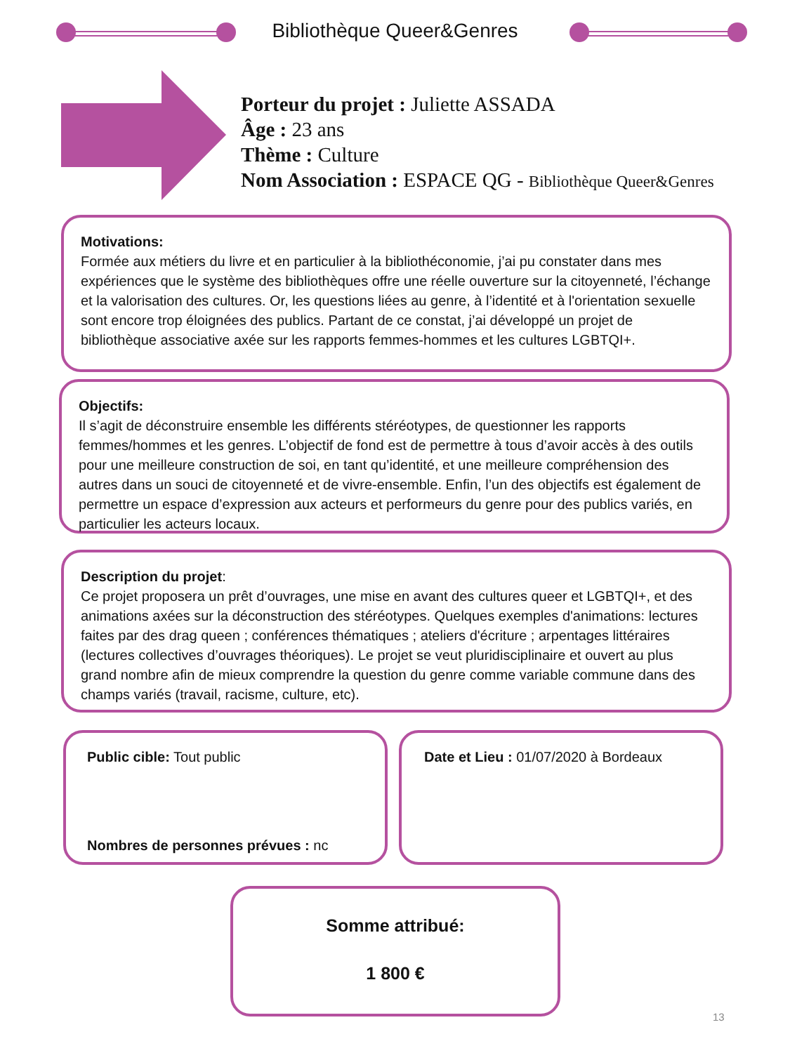Bibliothèque Queer&Genres
Porteur du projet : Juliette ASSADA
Âge : 23 ans
Thème : Culture
Nom Association : ESPACE QG - Bibliothèque Queer&Genres
Motivations:
Formée aux métiers du livre et en particulier à la bibliothéconomie, j’ai pu constater dans mes expériences que le système des bibliothèques offre une réelle ouverture sur la citoyenneté, l’échange et la valorisation des cultures. Or, les questions liées au genre, à l’identité et à l'orientation sexuelle sont encore trop éloignées des publics. Partant de ce constat, j’ai développé un projet de bibliothèque associative axée sur les rapports femmes-hommes et les cultures LGBTQI+.
Objectifs:
Il s’agit de déconstruire ensemble les différents stéréotypes, de questionner les rapports femmes/hommes et les genres. L’objectif de fond est de permettre à tous d’avoir accès à des outils pour une meilleure construction de soi, en tant qu’identité, et une meilleure compréhension des autres dans un souci de citoyenneté et de vivre-ensemble. Enfin, l’un des objectifs est également de permettre un espace d’expression aux acteurs et performeurs du genre pour des publics variés, en particulier les acteurs locaux.
Description du projet:
Ce projet proposera un prêt d’ouvrages, une mise en avant des cultures queer et LGBTQI+, et des animations axées sur la déconstruction des stéréotypes. Quelques exemples d'animations: lectures faites par des drag queen ; conférences thématiques ; ateliers d'écriture ; arpentages littéraires (lectures collectives d’ouvrages théoriques). Le projet se veut pluridisciplinaire et ouvert au plus grand nombre afin de mieux comprendre la question du genre comme variable commune dans des champs variés (travail, racisme, culture, etc).
Public cible: Tout public
Nombres de personnes prévues : nc
Date et Lieu : 01/07/2020 à Bordeaux
Somme attribué:
1 800 €
13